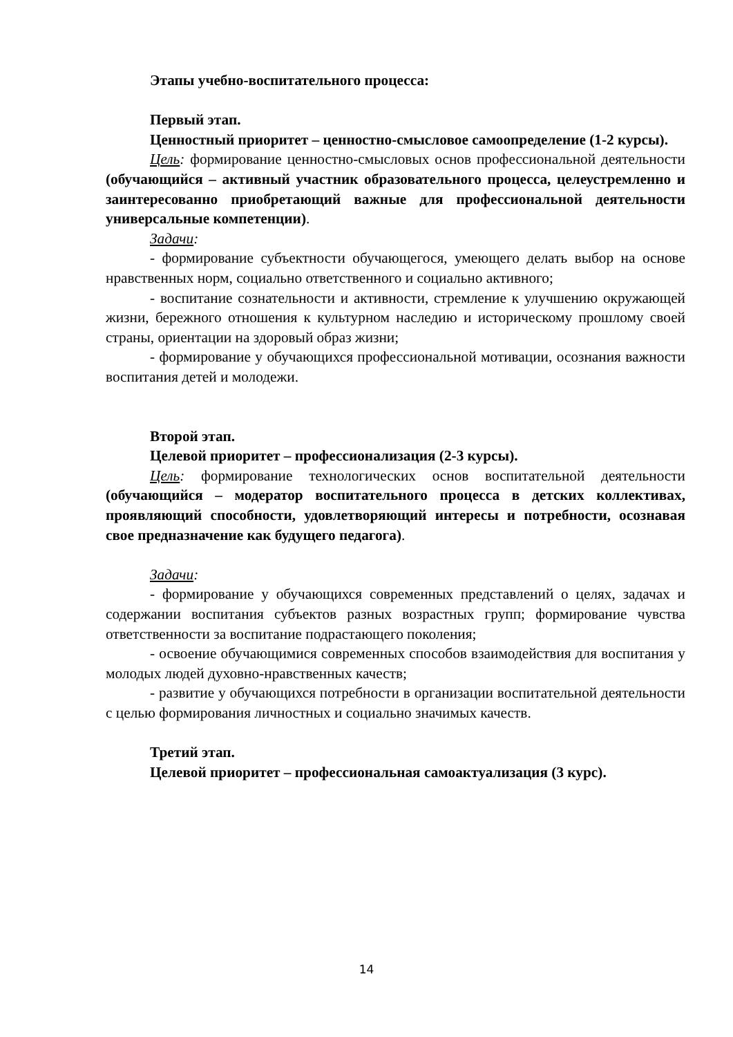Этапы учебно-воспитательного процесса:
Первый этап.
Ценностный приоритет – ценностно-смысловое самоопределение (1-2 курсы).
Цель: формирование ценностно-смысловых основ профессиональной деятельности (обучающийся – активный участник образовательного процесса, целеустремленно и заинтересованно приобретающий важные для профессиональной деятельности универсальные компетенции).
Задачи:
- формирование субъектности обучающегося, умеющего делать выбор на основе нравственных норм, социально ответственного и социально активного;
- воспитание сознательности и активности, стремление к улучшению окружающей жизни, бережного отношения к культурном наследию и историческому прошлому своей страны, ориентации на здоровый образ жизни;
- формирование у обучающихся профессиональной мотивации, осознания важности воспитания детей и молодежи.
Второй этап.
Целевой приоритет – профессионализация (2-3 курсы).
Цель: формирование технологических основ воспитательной деятельности (обучающийся – модератор воспитательного процесса в детских коллективах, проявляющий способности, удовлетворяющий интересы и потребности, осознавая свое предназначение как будущего педагога).
Задачи:
- формирование у обучающихся современных представлений о целях, задачах и содержании воспитания субъектов разных возрастных групп; формирование чувства ответственности за воспитание подрастающего поколения;
- освоение обучающимися современных способов взаимодействия для воспитания у молодых людей духовно-нравственных качеств;
- развитие у обучающихся потребности в организации воспитательной деятельности с целью формирования личностных и социально значимых качеств.
Третий этап.
Целевой приоритет – профессиональная самоактуализация (3 курс).
14